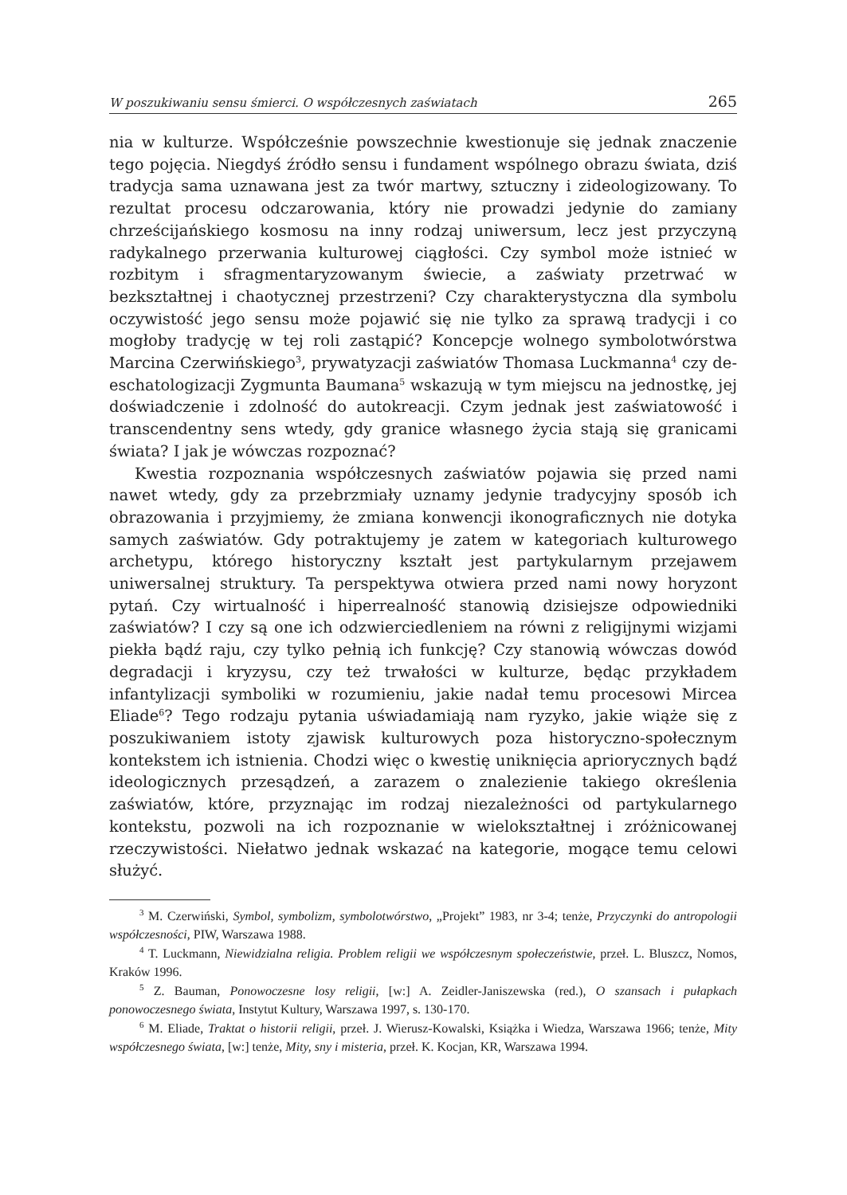W poszukiwaniu sensu śmierci. O współczesnych zaświatach 265
nia w kulturze. Współcześnie powszechnie kwestionuje się jednak znaczenie tego pojęcia. Niegdyś źródło sensu i fundament wspólnego obrazu świata, dziś tradycja sama uznawana jest za twór martwy, sztuczny i zideologizowany. To rezultat procesu odczarowania, który nie prowadzi jedynie do zamiany chrześcijańskiego kosmosu na inny rodzaj uniwersum, lecz jest przyczyną radykalnego przerwania kulturowej ciągłości. Czy symbol może istnieć w rozbitym i sfragmentaryzowanym świecie, a zaświaty przetrwać w bezkształtnej i chaotycznej przestrzeni? Czy charakterystyczna dla symbolu oczywistość jego sensu może pojawić się nie tylko za sprawą tradycji i co mogłoby tradycję w tej roli zastąpić? Koncepcje wolnego symbolotwórstwa Marcina Czerwińskiego<sup>3</sup>, prywatyzacji zaświatów Thomasa Luckmanna<sup>4</sup> czy de-eschatologizacji Zygmunta Baumana<sup>5</sup> wskazują w tym miejscu na jednostkę, jej doświadczenie i zdolność do autokreacji. Czym jednak jest zaświatowość i transcendentny sens wtedy, gdy granice własnego życia stają się granicami świata? I jak je wówczas rozpoznać?
Kwestia rozpoznania współczesnych zaświatów pojawia się przed nami nawet wtedy, gdy za przebrzmiały uznamy jedynie tradycyjny sposób ich obrazowania i przyjmiemy, że zmiana konwencji ikonograficznych nie dotyka samych zaświatów. Gdy potraktujemy je zatem w kategoriach kulturowego archetypu, którego historyczny kształt jest partykularnym przejawem uniwersalnej struktury. Ta perspektywa otwiera przed nami nowy horyzont pytań. Czy wirtualność i hiperrealność stanowią dzisiejsze odpowiedniki zaświatów? I czy są one ich odzwierciedleniem na równi z religijnymi wizjami piekła bądź raju, czy tylko pełnią ich funkcję? Czy stanowią wówczas dowód degradacji i kryzysu, czy też trwałości w kulturze, będąc przykładem infantylizacji symboliki w rozumieniu, jakie nadał temu procesowi Mircea Eliade<sup>6</sup>? Tego rodzaju pytania uświadamiają nam ryzyko, jakie wiąże się z poszukiwaniem istoty zjawisk kulturowych poza historyczno-społecznym kontekstem ich istnienia. Chodzi więc o kwestię uniknięcia apriorycznych bądź ideologicznych przesądzeń, a zarazem o znalezienie takiego określenia zaświatów, które, przyznając im rodzaj niezależności od partykularnego kontekstu, pozwoli na ich rozpoznanie w wielokształtnej i zróżnicowanej rzeczywistości. Niełatwo jednak wskazać na kategorie, mogące temu celowi służyć.
<sup>3</sup> M. Czerwiński, Symbol, symbolizm, symbolotwórstwo, „Projekt” 1983, nr 3-4; tenże, Przyczynki do antropologii współczesności, PIW, Warszawa 1988.
<sup>4</sup> T. Luckmann, Niewidzialna religia. Problem religii we współczesnym społeczeństwie, przeł. L. Bluszcz, Nomos, Kraków 1996.
<sup>5</sup> Z. Bauman, Ponowoczesne losy religii, [w:] A. Zeidler-Janiszewska (red.), O szansach i pułapkach ponowoczesnego świata, Instytut Kultury, Warszawa 1997, s. 130-170.
<sup>6</sup> M. Eliade, Traktat o historii religii, przeł. J. Wierusz-Kowalski, Książka i Wiedza, Warszawa 1966; tenże, Mity współczesnego świata, [w:] tenże, Mity, sny i misteria, przeł. K. Kocjan, KR, Warszawa 1994.